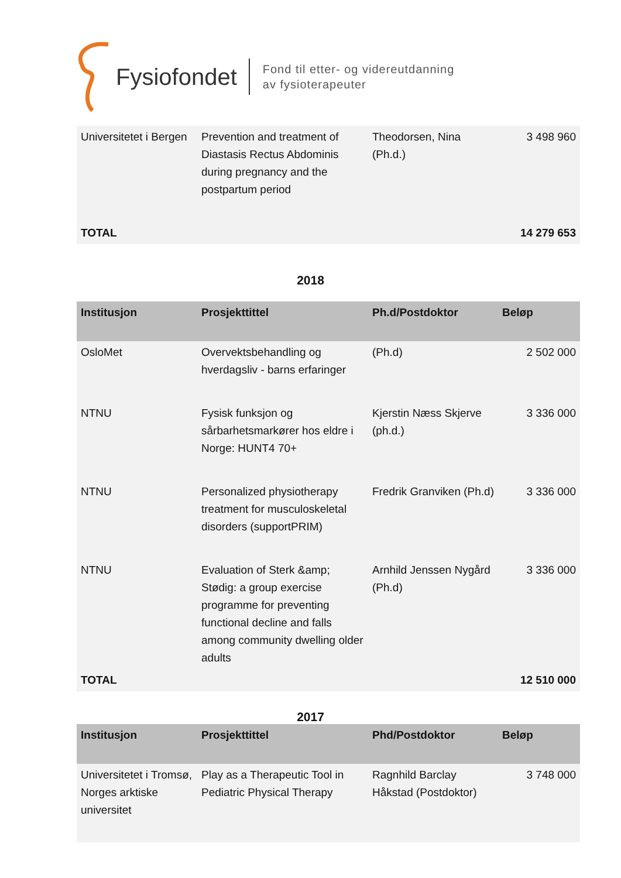Fysiofondet
Fond til etter- og videreutdanning
av fysioterapeuter
| Universitetet i Bergen | Prevention and treatment of Diastasis Rectus Abdominis during pregnancy and the postpartum period | Theodorsen, Nina (Ph.d.) | 3 498 960 |
| TOTAL | | | 14 279 653 |
2018
| Institusjon | Prosjekttittel | Ph.d/Postdoktor | Beløp |
| --- | --- | --- | --- |
| OsloMet | Overvektsbehandling og hverdagsliv - barns erfaringer | (Ph.d) | 2 502 000 |
| NTNU | Fysisk funksjon og sårbarhetsmarkører hos eldre i Norge: HUNT4 70+ | Kjerstin Næss Skjerve (ph.d.) | 3 336 000 |
| NTNU | Personalized physiotherapy treatment for musculoskeletal disorders (supportPRIM) | Fredrik Granviken (Ph.d) | 3 336 000 |
| NTNU | Evaluation of Sterk &amp; Stødig: a group exercise programme for preventing functional decline and falls among community dwelling older adults | Arnhild Jenssen Nygård (Ph.d) | 3 336 000 |
| TOTAL | | | 12 510 000 |
2017
| Institusjon | Prosjekttittel | Phd/Postdoktor | Beløp |
| --- | --- | --- | --- |
| Universitetet i Tromsø, Norges arktiske universitet | Play as a Therapeutic Tool in Pediatric Physical Therapy | Ragnhild Barclay Håkstad (Postdoktor) | 3 748 000 |